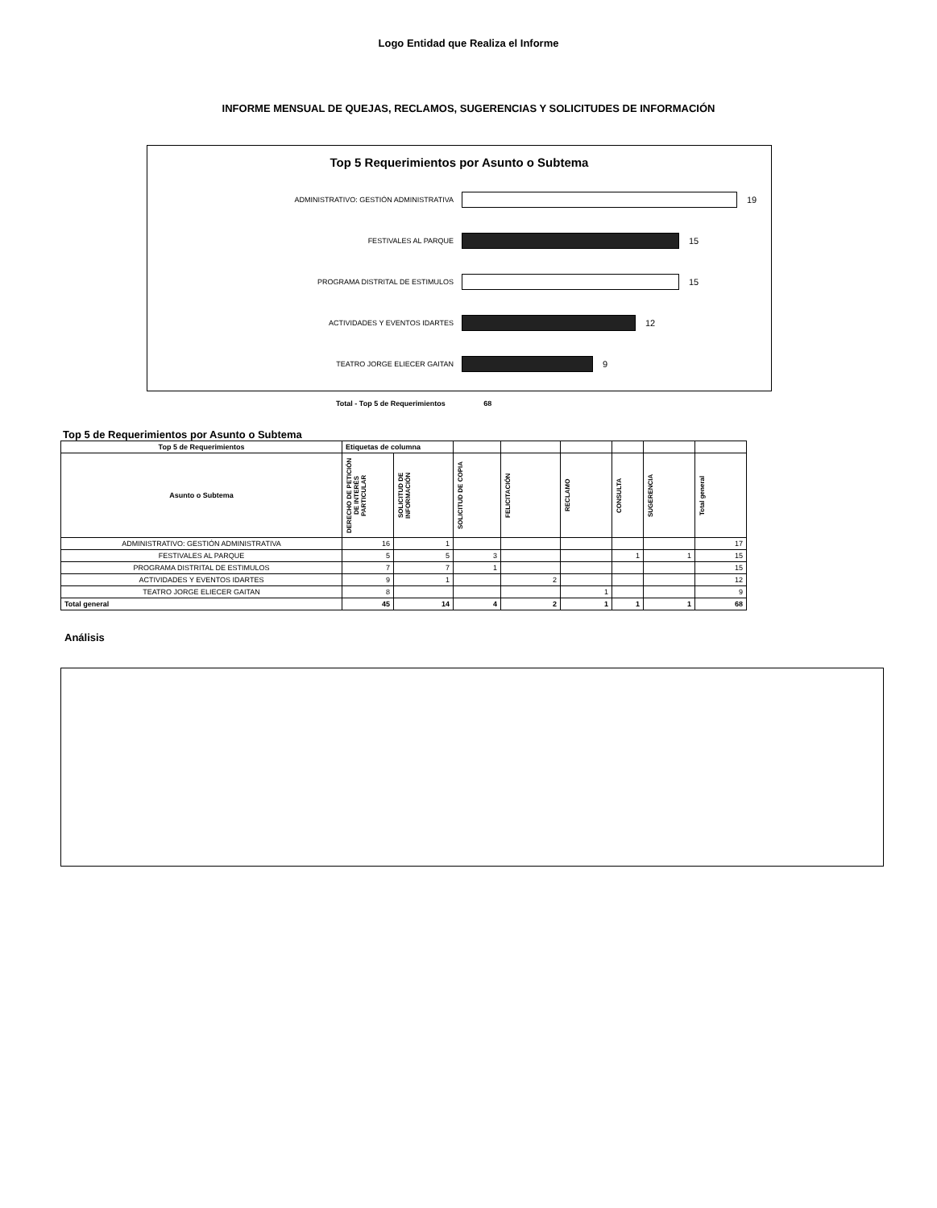Logo Entidad que Realiza el Informe
INFORME MENSUAL DE QUEJAS, RECLAMOS, SUGERENCIAS Y SOLICITUDES DE INFORMACIÓN
Top 5 Requerimientos por Asunto o Subtema
ADMINISTRATIVO: GESTIÓN ADMINISTRATIVA
19
FESTIVALES AL PARQUE
15
PROGRAMA DISTRITAL DE ESTIMULOS
15
ACTIVIDADES Y EVENTOS IDARTES
12
TEATRO JORGE ELIECER GAITAN
9
Total - Top 5 de Requerimientos 68
Top 5 de Requerimientos por Asunto o Subtema
| Top 5 de Requerimientos | Etiquetas de columna | | | | | | | |
| --- | --- | --- | --- | --- | --- | --- | --- | --- |
| Asunto o Subtema | DERECHO DE PETICIÓN DE INTERÉS PARTICULAR | SOLICITUD DE INFORMACIÓN | SOLICITUD DE COPIA | FELICITACIÓN | RECLAMO | CONSULTA | SUGERENCIA | Total general |
| ADMINISTRATIVO: GESTIÓN ADMINISTRATIVA | 16 | 1 | | | | | | 17 |
| FESTIVALES AL PARQUE | 5 | 5 | 3 | | | 1 | 1 | 15 |
| PROGRAMA DISTRITAL DE ESTIMULOS | 7 | 7 | 1 | | | | | 15 |
| ACTIVIDADES Y EVENTOS IDARTES | 9 | 1 | | 2 | | | | 12 |
| TEATRO JORGE ELIECER GAITAN | 8 | | | | 1 | | | 9 |
| Total general | 45 | 14 | 4 | 2 | 1 | 1 | 1 | 68 |
Análisis